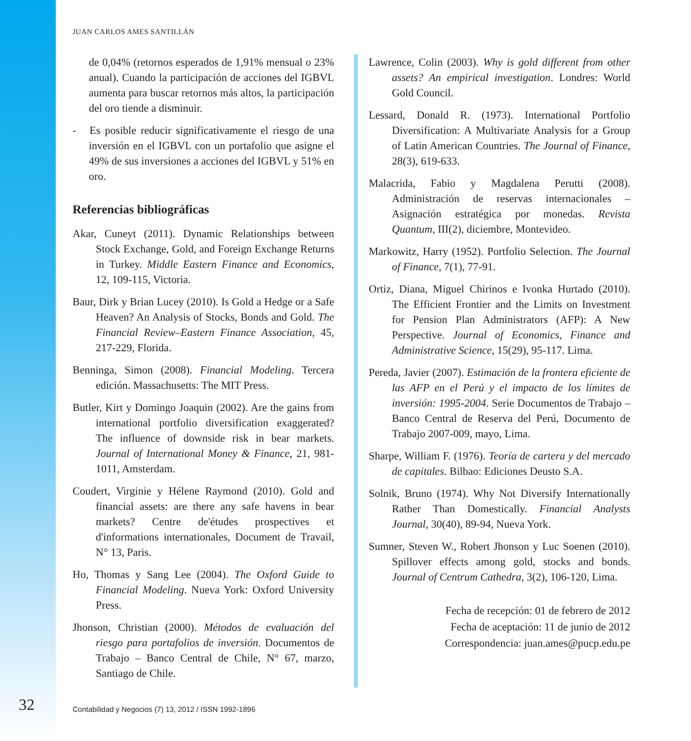JUAN CARLOS AMES SANTILLÁN
de 0,04% (retornos esperados de 1,91% mensual o 23% anual). Cuando la participación de acciones del IGBVL aumenta para buscar retornos más altos, la participación del oro tiende a disminuir.
- Es posible reducir significativamente el riesgo de una inversión en el IGBVL con un portafolio que asigne el 49% de sus inversiones a acciones del IGBVL y 51% en oro.
Referencias bibliográficas
Akar, Cuneyt (2011). Dynamic Relationships between Stock Exchange, Gold, and Foreign Exchange Returns in Turkey. Middle Eastern Finance and Economics, 12, 109-115, Victoria.
Baur, Dirk y Brian Lucey (2010). Is Gold a Hedge or a Safe Heaven? An Analysis of Stocks, Bonds and Gold. The Financial Review–Eastern Finance Association, 45, 217-229, Florida.
Benninga, Simon (2008). Financial Modeling. Tercera edición. Massachusetts: The MIT Press.
Butler, Kirt y Domingo Joaquin (2002). Are the gains from international portfolio diversification exaggerated? The influence of downside risk in bear markets. Journal of International Money & Finance, 21, 981-1011, Amsterdam.
Coudert, Virginie y Hélene Raymond (2010). Gold and financial assets: are there any safe havens in bear markets? Centre de'études prospectives et d'informations internationales, Document de Travail, N° 13, Paris.
Ho, Thomas y Sang Lee (2004). The Oxford Guide to Financial Modeling. Nueva York: Oxford University Press.
Jhonson, Christian (2000). Métodos de evaluación del riesgo para portafolios de inversión. Documentos de Trabajo – Banco Central de Chile, N° 67, marzo, Santiago de Chile.
Lawrence, Colin (2003). Why is gold different from other assets? An empirical investigation. Londres: World Gold Council.
Lessard, Donald R. (1973). International Portfolio Diversification: A Multivariate Analysis for a Group of Latin American Countries. The Journal of Finance, 28(3), 619-633.
Malacrida, Fabio y Magdalena Perutti (2008). Administración de reservas internacionales – Asignación estratégica por monedas. Revista Quantum, III(2), diciembre, Montevideo.
Markowitz, Harry (1952). Portfolio Selection. The Journal of Finance, 7(1), 77-91.
Ortiz, Diana, Miguel Chirinos e Ivonka Hurtado (2010). The Efficient Frontier and the Limits on Investment for Pension Plan Administrators (AFP): A New Perspective. Journal of Economics, Finance and Administrative Science, 15(29), 95-117. Lima.
Pereda, Javier (2007). Estimación de la frontera eficiente de las AFP en el Perú y el impacto de los límites de inversión: 1995-2004. Serie Documentos de Trabajo – Banco Central de Reserva del Perú, Documento de Trabajo 2007-009, mayo, Lima.
Sharpe, William F. (1976). Teoría de cartera y del mercado de capitales. Bilbao: Ediciones Deusto S.A.
Solnik, Bruno (1974). Why Not Diversify Internationally Rather Than Domestically. Financial Analysts Journal, 30(40), 89-94, Nueva York.
Sumner, Steven W., Robert Jhonson y Luc Soenen (2010). Spillover effects among gold, stocks and bonds. Journal of Centrum Cathedra, 3(2), 106-120, Lima.
Fecha de recepción: 01 de febrero de 2012
Fecha de aceptación: 11 de junio de 2012
Correspondencia: juan.ames@pucp.edu.pe
32
Contabilidad y Negocios (7) 13, 2012 / ISSN 1992-1896